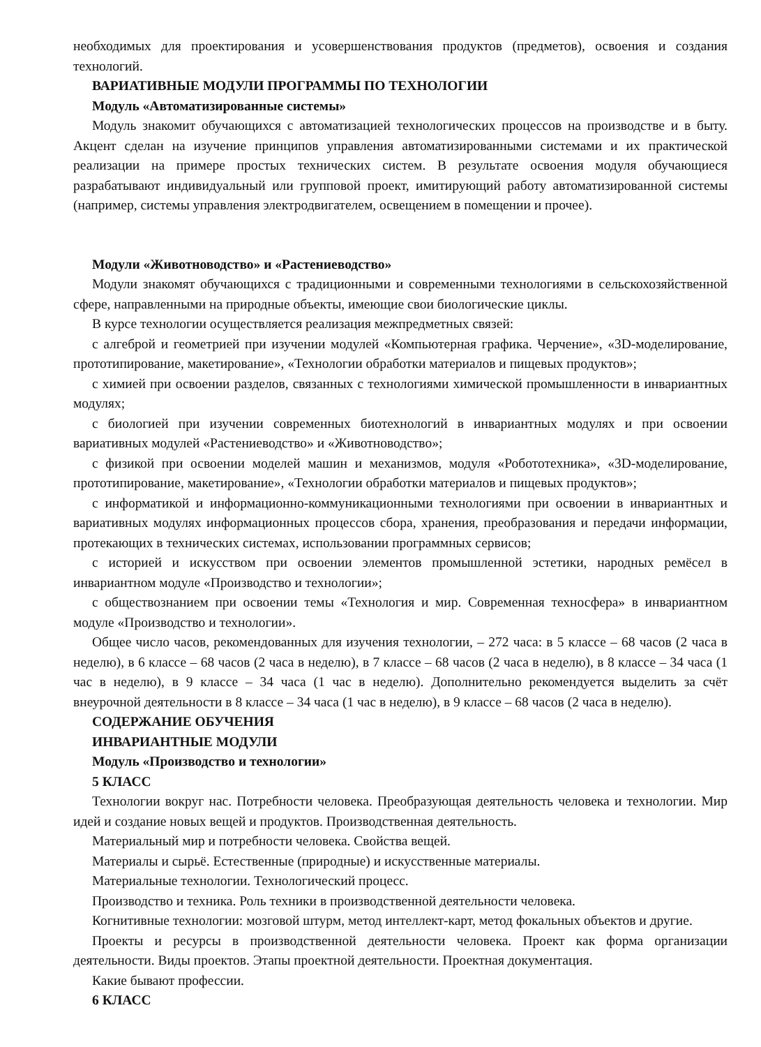необходимых для проектирования и усовершенствования продуктов (предметов), освоения и создания технологий.
ВАРИАТИВНЫЕ МОДУЛИ ПРОГРАММЫ ПО ТЕХНОЛОГИИ
Модуль «Автоматизированные системы»
Модуль знакомит обучающихся с автоматизацией технологических процессов на производстве и в быту. Акцент сделан на изучение принципов управления автоматизированными системами и их практической реализации на примере простых технических систем. В результате освоения модуля обучающиеся разрабатывают индивидуальный или групповой проект, имитирующий работу автоматизированной системы (например, системы управления электродвигателем, освещением в помещении и прочее).
Модули «Животноводство» и «Растениеводство»
Модули знакомят обучающихся с традиционными и современными технологиями в сельскохозяйственной сфере, направленными на природные объекты, имеющие свои биологические циклы.
В курсе технологии осуществляется реализация межпредметных связей:
с алгеброй и геометрией при изучении модулей «Компьютерная графика. Черчение», «3D-моделирование, прототипирование, макетирование», «Технологии обработки материалов и пищевых продуктов»;
с химией при освоении разделов, связанных с технологиями химической промышленности в инвариантных модулях;
с биологией при изучении современных биотехнологий в инвариантных модулях и при освоении вариативных модулей «Растениеводство» и «Животноводство»;
с физикой при освоении моделей машин и механизмов, модуля «Робототехника», «3D-моделирование, прототипирование, макетирование», «Технологии обработки материалов и пищевых продуктов»;
с информатикой и информационно-коммуникационными технологиями при освоении в инвариантных и вариативных модулях информационных процессов сбора, хранения, преобразования и передачи информации, протекающих в технических системах, использовании программных сервисов;
с историей и искусством при освоении элементов промышленной эстетики, народных ремёсел в инвариантном модуле «Производство и технологии»;
с обществознанием при освоении темы «Технология и мир. Современная техносфера» в инвариантном модуле «Производство и технологии».
Общее число часов, рекомендованных для изучения технологии, – 272 часа: в 5 классе – 68 часов (2 часа в неделю), в 6 классе – 68 часов (2 часа в неделю), в 7 классе – 68 часов (2 часа в неделю), в 8 классе – 34 часа (1 час в неделю), в 9 классе – 34 часа (1 час в неделю). Дополнительно рекомендуется выделить за счёт внеурочной деятельности в 8 классе – 34 часа (1 час в неделю), в 9 классе – 68 часов (2 часа в неделю).
СОДЕРЖАНИЕ ОБУЧЕНИЯ
ИНВАРИАНТНЫЕ МОДУЛИ
Модуль «Производство и технологии»
5 КЛАСС
Технологии вокруг нас. Потребности человека. Преобразующая деятельность человека и технологии. Мир идей и создание новых вещей и продуктов. Производственная деятельность.
Материальный мир и потребности человека. Свойства вещей.
Материалы и сырьё. Естественные (природные) и искусственные материалы.
Материальные технологии. Технологический процесс.
Производство и техника. Роль техники в производственной деятельности человека.
Когнитивные технологии: мозговой штурм, метод интеллект-карт, метод фокальных объектов и другие.
Проекты и ресурсы в производственной деятельности человека. Проект как форма организации деятельности. Виды проектов. Этапы проектной деятельности. Проектная документация.
Какие бывают профессии.
6 КЛАСС